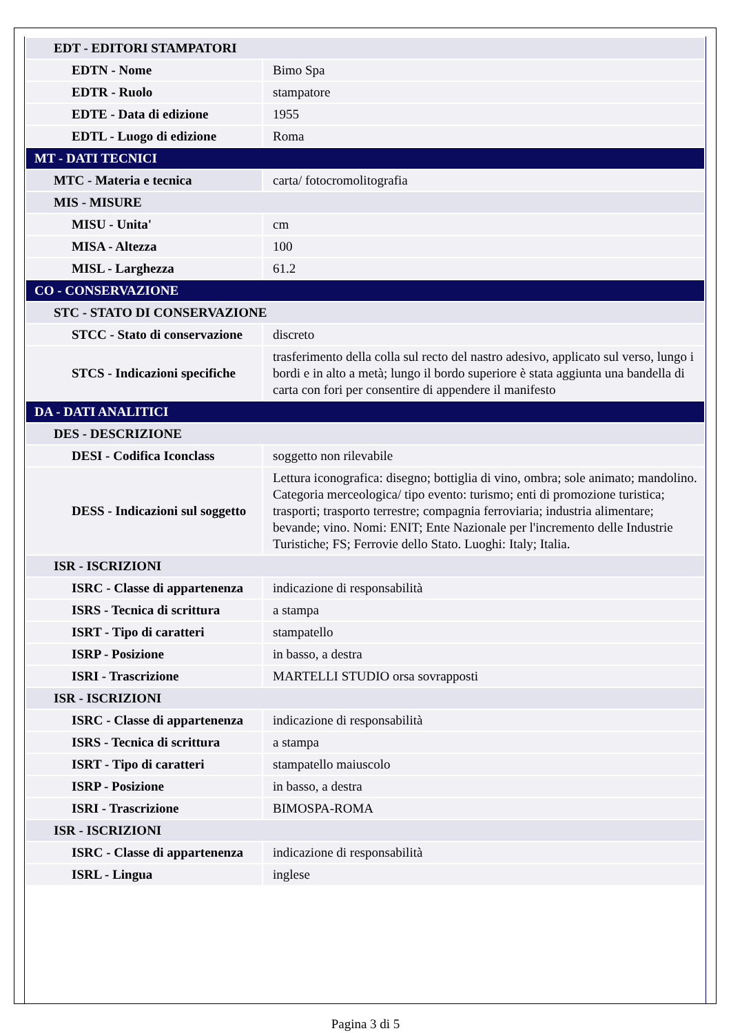| EDT - EDITORI STAMPATORI | |
| EDTN - Nome | Bimo Spa |
| EDTR - Ruolo | stampatore |
| EDTE - Data di edizione | 1955 |
| EDTL - Luogo di edizione | Roma |
| MT - DATI TECNICI | |
| MTC - Materia e tecnica | carta/ fotocromolitografia |
| MIS - MISURE | |
| MISU - Unita' | cm |
| MISA - Altezza | 100 |
| MISL - Larghezza | 61.2 |
| CO - CONSERVAZIONE | |
| STC - STATO DI CONSERVAZIONE | |
| STCC - Stato di conservazione | discreto |
| STCS - Indicazioni specifiche | trasferimento della colla sul recto del nastro adesivo, applicato sul verso, lungo i bordi e in alto a metà; lungo il bordo superiore è stata aggiunta una bandella di carta con fori per consentire di appendere il manifesto |
| DA - DATI ANALITICI | |
| DES - DESCRIZIONE | |
| DESI - Codifica Iconclass | soggetto non rilevabile |
| DESS - Indicazioni sul soggetto | Lettura iconografica: disegno; bottiglia di vino, ombra; sole animato; mandolino. Categoria merceologica/ tipo evento: turismo; enti di promozione turistica; trasporti; trasporto terrestre; compagnia ferroviaria; industria alimentare; bevande; vino. Nomi: ENIT; Ente Nazionale per l'incremento delle Industrie Turistiche; FS; Ferrovie dello Stato. Luoghi: Italy; Italia. |
| ISR - ISCRIZIONI | |
| ISRC - Classe di appartenenza | indicazione di responsabilità |
| ISRS - Tecnica di scrittura | a stampa |
| ISRT - Tipo di caratteri | stampatello |
| ISRP - Posizione | in basso, a destra |
| ISRI - Trascrizione | MARTELLI STUDIO orsa sovrapposti |
| ISR - ISCRIZIONI | |
| ISRC - Classe di appartenenza | indicazione di responsabilità |
| ISRS - Tecnica di scrittura | a stampa |
| ISRT - Tipo di caratteri | stampatello maiuscolo |
| ISRP - Posizione | in basso, a destra |
| ISRI - Trascrizione | BIMOSPA-ROMA |
| ISR - ISCRIZIONI | |
| ISRC - Classe di appartenenza | indicazione di responsabilità |
| ISRL - Lingua | inglese |
Pagina 3 di 5